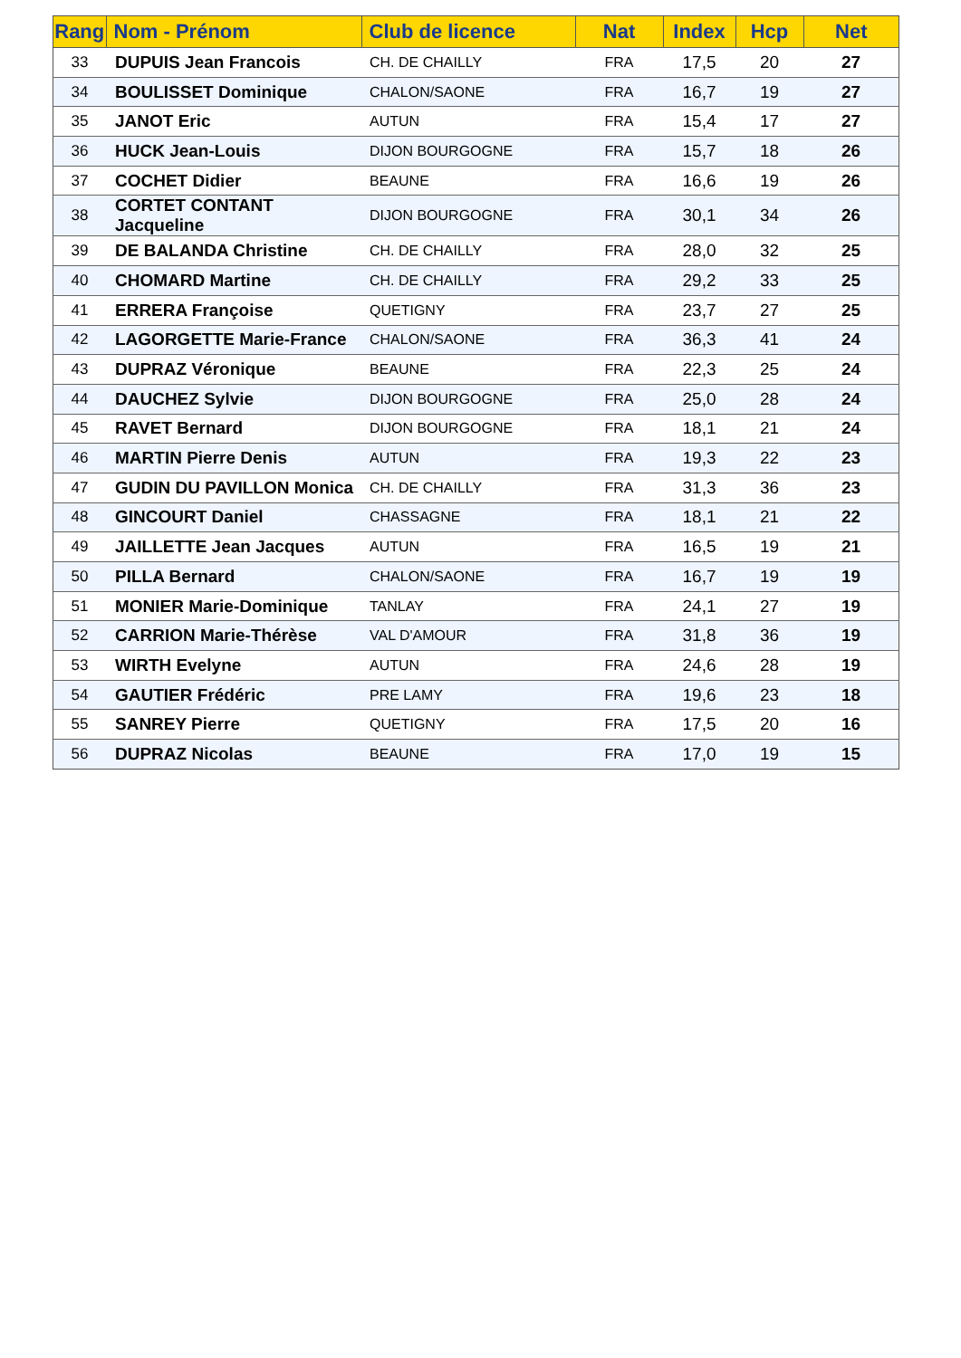| Rang | Nom - Prénom | Club de licence | Nat | Index | Hcp | Net |
| --- | --- | --- | --- | --- | --- | --- |
| 33 | DUPUIS Jean Francois | CH. DE CHAILLY | FRA | 17,5 | 20 | 27 |
| 34 | BOULISSET Dominique | CHALON/SAONE | FRA | 16,7 | 19 | 27 |
| 35 | JANOT Eric | AUTUN | FRA | 15,4 | 17 | 27 |
| 36 | HUCK Jean-Louis | DIJON BOURGOGNE | FRA | 15,7 | 18 | 26 |
| 37 | COCHET Didier | BEAUNE | FRA | 16,6 | 19 | 26 |
| 38 | CORTET CONTANT Jacqueline | DIJON BOURGOGNE | FRA | 30,1 | 34 | 26 |
| 39 | DE BALANDA Christine | CH. DE CHAILLY | FRA | 28,0 | 32 | 25 |
| 40 | CHOMARD Martine | CH. DE CHAILLY | FRA | 29,2 | 33 | 25 |
| 41 | ERRERA Françoise | QUETIGNY | FRA | 23,7 | 27 | 25 |
| 42 | LAGORGETTE Marie-France | CHALON/SAONE | FRA | 36,3 | 41 | 24 |
| 43 | DUPRAZ Véronique | BEAUNE | FRA | 22,3 | 25 | 24 |
| 44 | DAUCHEZ Sylvie | DIJON BOURGOGNE | FRA | 25,0 | 28 | 24 |
| 45 | RAVET Bernard | DIJON BOURGOGNE | FRA | 18,1 | 21 | 24 |
| 46 | MARTIN Pierre Denis | AUTUN | FRA | 19,3 | 22 | 23 |
| 47 | GUDIN DU PAVILLON Monica | CH. DE CHAILLY | FRA | 31,3 | 36 | 23 |
| 48 | GINCOURT Daniel | CHASSAGNE | FRA | 18,1 | 21 | 22 |
| 49 | JAILLETTE Jean Jacques | AUTUN | FRA | 16,5 | 19 | 21 |
| 50 | PILLA Bernard | CHALON/SAONE | FRA | 16,7 | 19 | 19 |
| 51 | MONIER Marie-Dominique | TANLAY | FRA | 24,1 | 27 | 19 |
| 52 | CARRION Marie-Thérèse | VAL D'AMOUR | FRA | 31,8 | 36 | 19 |
| 53 | WIRTH Evelyne | AUTUN | FRA | 24,6 | 28 | 19 |
| 54 | GAUTIER Frédéric | PRE LAMY | FRA | 19,6 | 23 | 18 |
| 55 | SANREY Pierre | QUETIGNY | FRA | 17,5 | 20 | 16 |
| 56 | DUPRAZ Nicolas | BEAUNE | FRA | 17,0 | 19 | 15 |